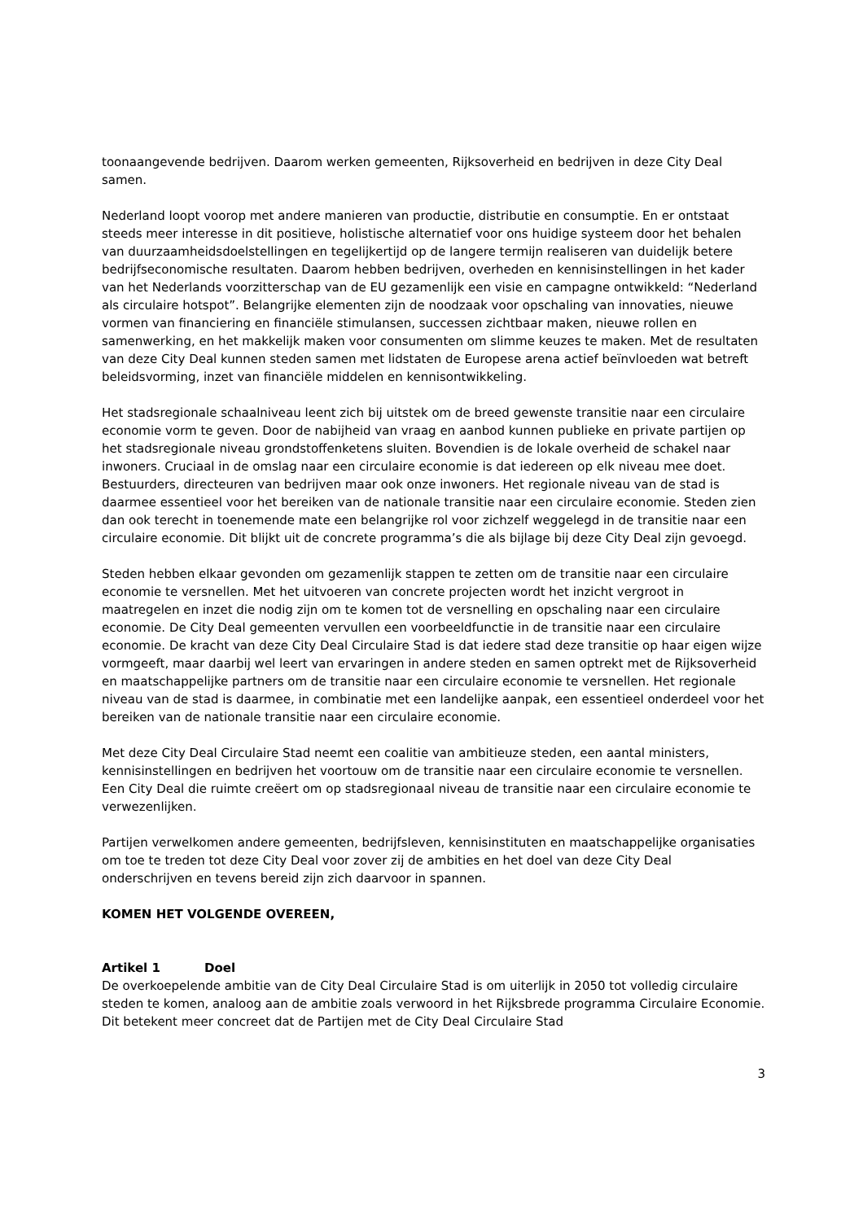toonaangevende bedrijven. Daarom werken gemeenten, Rijksoverheid en bedrijven in deze City Deal samen.
Nederland loopt voorop met andere manieren van productie, distributie en consumptie. En er ontstaat steeds meer interesse in dit positieve, holistische alternatief voor ons huidige systeem door het behalen van duurzaamheidsdoelstellingen en tegelijkertijd op de langere termijn realiseren van duidelijk betere bedrijfseconomische resultaten. Daarom hebben bedrijven, overheden en kennisinstellingen in het kader van het Nederlands voorzitterschap van de EU gezamenlijk een visie en campagne ontwikkeld: “Nederland als circulaire hotspot”. Belangrijke elementen zijn de noodzaak voor opschaling van innovaties, nieuwe vormen van financiering en financiële stimulansen, successen zichtbaar maken, nieuwe rollen en samenwerking, en het makkelijk maken voor consumenten om slimme keuzes te maken. Met de resultaten van deze City Deal kunnen steden samen met lidstaten de Europese arena actief beïnvloeden wat betreft beleidsvorming, inzet van financiële middelen en kennisontwikkeling.
Het stadsregionale schaalniveau leent zich bij uitstek om de breed gewenste transitie naar een circulaire economie vorm te geven. Door de nabijheid van vraag en aanbod kunnen publieke en private partijen op het stadsregionale niveau grondstoffenketens sluiten. Bovendien is de lokale overheid de schakel naar inwoners. Cruciaal in de omslag naar een circulaire economie is dat iedereen op elk niveau mee doet. Bestuurders, directeuren van bedrijven maar ook onze inwoners. Het regionale niveau van de stad is daarmee essentieel voor het bereiken van de nationale transitie naar een circulaire economie. Steden zien dan ook terecht in toenemende mate een belangrijke rol voor zichzelf weggelegd in de transitie naar een circulaire economie. Dit blijkt uit de concrete programma’s die als bijlage bij deze City Deal zijn gevoegd.
Steden hebben elkaar gevonden om gezamenlijk stappen te zetten om de transitie naar een circulaire economie te versnellen. Met het uitvoeren van concrete projecten wordt het inzicht vergroot in maatregelen en inzet die nodig zijn om te komen tot de versnelling en opschaling naar een circulaire economie. De City Deal gemeenten vervullen een voorbeeldfunctie in de transitie naar een circulaire economie. De kracht van deze City Deal Circulaire Stad is dat iedere stad deze transitie op haar eigen wijze vormgeeft, maar daarbij wel leert van ervaringen in andere steden en samen optrekt met de Rijksoverheid en maatschappelijke partners om de transitie naar een circulaire economie te versnellen. Het regionale niveau van de stad is daarmee, in combinatie met een landelijke aanpak, een essentieel onderdeel voor het bereiken van de nationale transitie naar een circulaire economie.
Met deze City Deal Circulaire Stad neemt een coalitie van ambitieuze steden, een aantal ministers, kennisinstellingen en bedrijven het voortouw om de transitie naar een circulaire economie te versnellen. Een City Deal die ruimte creëert om op stadsregionaal niveau de transitie naar een circulaire economie te verwezenlijken.
Partijen verwelkomen andere gemeenten, bedrijfsleven, kennisinstituten en maatschappelijke organisaties om toe te treden tot deze City Deal voor zover zij de ambities en het doel van deze City Deal onderschrijven en tevens bereid zijn zich daarvoor in spannen.
KOMEN HET VOLGENDE OVEREEN,
Artikel 1 Doel
De overkoepelende ambitie van de City Deal Circulaire Stad is om uiterlijk in 2050 tot volledig circulaire steden te komen, analoog aan de ambitie zoals verwoord in het Rijksbrede programma Circulaire Economie. Dit betekent meer concreet dat de Partijen met de City Deal Circulaire Stad
3